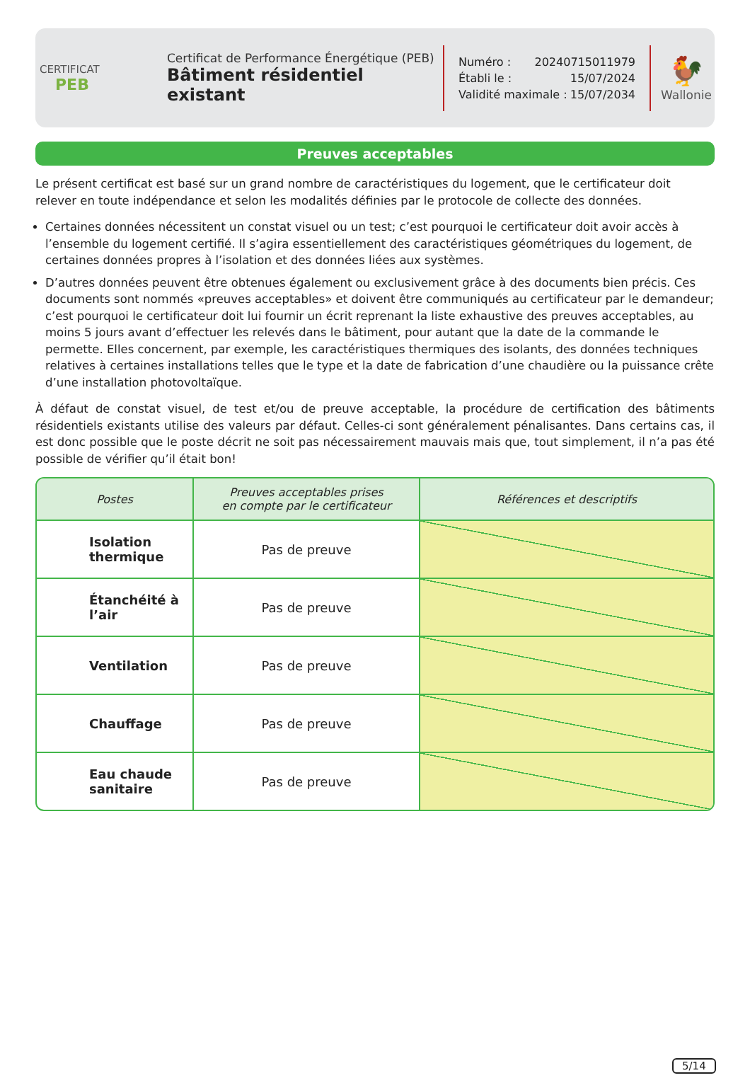CERTIFICAT
PEB
Certificat de Performance Énergétique (PEB)
Bâtiment résidentiel existant
Numéro : 20240715011979
Établi le : 15/07/2024
Validité maximale : 15/07/2034
🐓
Wallonie
Preuves acceptables
Le présent certificat est basé sur un grand nombre de caractéristiques du logement, que le certificateur doit relever en toute indépendance et selon les modalités définies par le protocole de collecte des données.
Certaines données nécessitent un constat visuel ou un test; c’est pourquoi le certificateur doit avoir accès à l’ensemble du logement certifié. Il s’agira essentiellement des caractéristiques géométriques du logement, de certaines données propres à l’isolation et des données liées aux systèmes.
D’autres données peuvent être obtenues également ou exclusivement grâce à des documents bien précis. Ces documents sont nommés «preuves acceptables» et doivent être communiqués au certificateur par le demandeur; c’est pourquoi le certificateur doit lui fournir un écrit reprenant la liste exhaustive des preuves acceptables, au moins 5 jours avant d’effectuer les relevés dans le bâtiment, pour autant que la date de la commande le permette. Elles concernent, par exemple, les caractéristiques thermiques des isolants, des données techniques relatives à certaines installations telles que le type et la date de fabrication d’une chaudière ou la puissance crête d’une installation photovoltaïque.
À défaut de constat visuel, de test et/ou de preuve acceptable, la procédure de certification des bâtiments résidentiels existants utilise des valeurs par défaut. Celles-ci sont généralement pénalisantes. Dans certains cas, il est donc possible que le poste décrit ne soit pas nécessairement mauvais mais que, tout simplement, il n’a pas été possible de vérifier qu’il était bon!
| Postes | Preuves acceptables prises en compte par le certificateur | Références et descriptifs |
| --- | --- | --- |
| Isolation thermique | Pas de preuve | |
| Étanchéité à l’air | Pas de preuve | |
| Ventilation | Pas de preuve | |
| Chauffage | Pas de preuve | |
| Eau chaude sanitaire | Pas de preuve | |
5/14